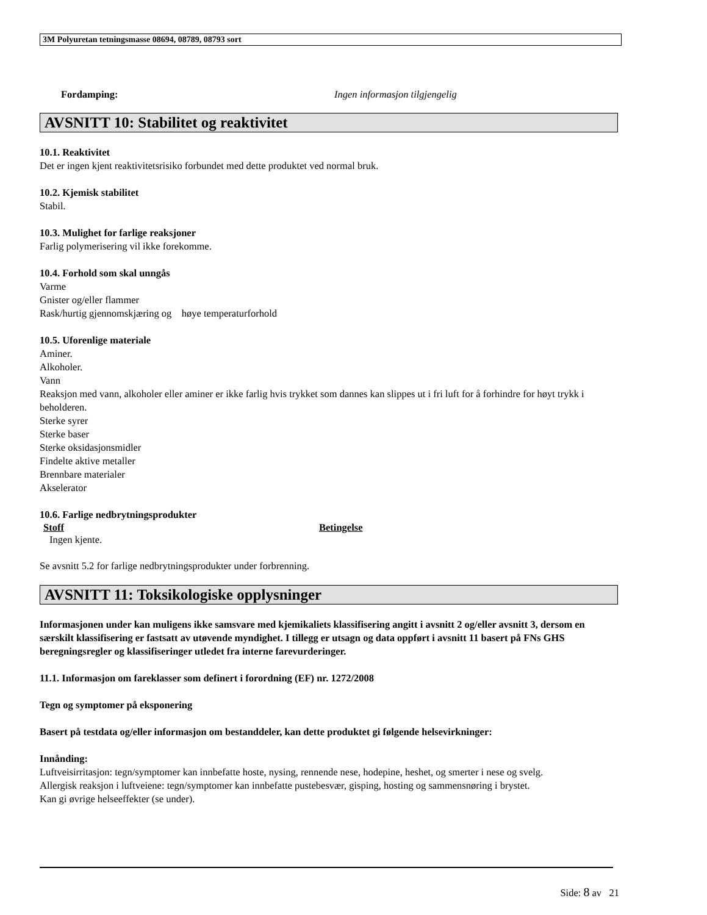3M Polyuretan tetningsmasse 08694, 08789, 08793 sort
Fordamping: Ingen informasjon tilgjengelig
AVSNITT 10: Stabilitet og reaktivitet
10.1. Reaktivitet
Det er ingen kjent reaktivitetsrisiko forbundet med dette produktet ved normal bruk.
10.2. Kjemisk stabilitet
Stabil.
10.3. Mulighet for farlige reaksjoner
Farlig polymerisering vil ikke forekomme.
10.4. Forhold som skal unngås
Varme
Gnister og/eller flammer
Rask/hurtig gjennomskjæring og høye temperaturforhold
10.5. Uforenlige materiale
Aminer.
Alkoholer.
Vann
Reaksjon med vann, alkoholer eller aminer er ikke farlig hvis trykket som dannes kan slippes ut i fri luft for å forhindre for høyt trykk i beholderen.
Sterke syrer
Sterke baser
Sterke oksidasjonsmidler
Findelte aktive metaller
Brennbare materialer
Akselerator
10.6. Farlige nedbrytningsprodukter
| Stoff | Betingelse |
| Ingen kjente. | |
Se avsnitt 5.2 for farlige nedbrytningsprodukter under forbrenning.
AVSNITT 11: Toksikologiske opplysninger
Informasjonen under kan muligens ikke samsvare med kjemikaliets klassifisering angitt i avsnitt 2 og/eller avsnitt 3, dersom en særskilt klassifisering er fastsatt av utøvende myndighet. I tillegg er utsagn og data oppført i avsnitt 11 basert på FNs GHS beregningsregler og klassifiseringer utledet fra interne farevurderinger.
11.1. Informasjon om fareklasser som definert i forordning (EF) nr. 1272/2008
Tegn og symptomer på eksponering
Basert på testdata og/eller informasjon om bestanddeler, kan dette produktet gi følgende helsevirkninger:
Innånding:
Luftveisirritasjon: tegn/symptomer kan innbefatte hoste, nysing, rennende nese, hodepine, heshet, og smerter i nese og svelg.
Allergisk reaksjon i luftveiene: tegn/symptomer kan innbefatte pustebesvær, gisping, hosting og sammensnøring i brystet.
Kan gi øvrige helseeffekter (se under).
Side: 8 av 21